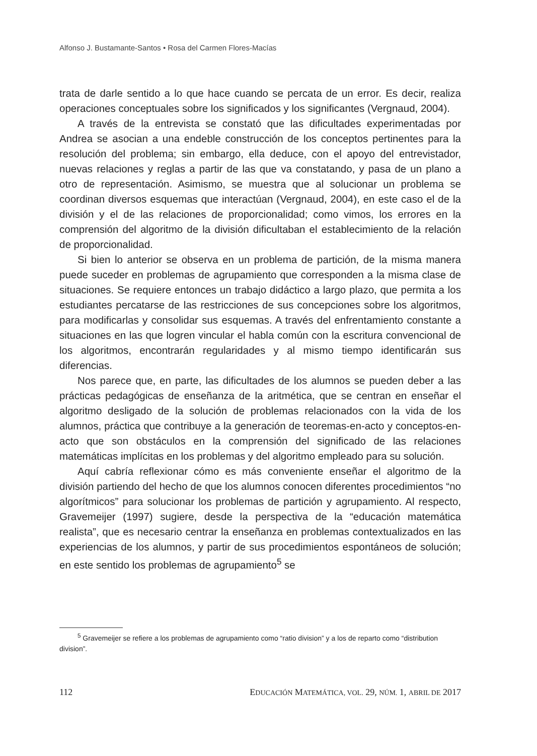Alfonso J. Bustamante-Santos • Rosa del Carmen Flores-Macías
trata de darle sentido a lo que hace cuando se percata de un error. Es decir, realiza operaciones conceptuales sobre los significados y los significantes (Vergnaud, 2004).
A través de la entrevista se constató que las dificultades experimentadas por Andrea se asocian a una endeble construcción de los conceptos pertinentes para la resolución del problema; sin embargo, ella deduce, con el apoyo del entrevistador, nuevas relaciones y reglas a partir de las que va constatando, y pasa de un plano a otro de representación. Asimismo, se muestra que al solucionar un problema se coordinan diversos esquemas que interactúan (Vergnaud, 2004), en este caso el de la división y el de las relaciones de proporcionalidad; como vimos, los errores en la comprensión del algoritmo de la división dificultaban el establecimiento de la relación de proporcionalidad.
Si bien lo anterior se observa en un problema de partición, de la misma manera puede suceder en problemas de agrupamiento que corresponden a la misma clase de situaciones. Se requiere entonces un trabajo didáctico a largo plazo, que permita a los estudiantes percatarse de las restricciones de sus concepciones sobre los algoritmos, para modificarlas y consolidar sus esquemas. A través del enfrentamiento constante a situaciones en las que logren vincular el habla común con la escritura convencional de los algoritmos, encontrarán regularidades y al mismo tiempo identificarán sus diferencias.
Nos parece que, en parte, las dificultades de los alumnos se pueden deber a las prácticas pedagógicas de enseñanza de la aritmética, que se centran en enseñar el algoritmo desligado de la solución de problemas relacionados con la vida de los alumnos, práctica que contribuye a la generación de teoremas-en-acto y conceptos-en-acto que son obstáculos en la comprensión del significado de las relaciones matemáticas implícitas en los problemas y del algoritmo empleado para su solución.
Aquí cabría reflexionar cómo es más conveniente enseñar el algoritmo de la división partiendo del hecho de que los alumnos conocen diferentes procedimientos “no algorítmicos” para solucionar los problemas de partición y agrupamiento. Al respecto, Gravemeijer (1997) sugiere, desde la perspectiva de la “educación matemática realista”, que es necesario centrar la enseñanza en problemas contextualizados en las experiencias de los alumnos, y partir de sus procedimientos espontáneos de solución; en este sentido los problemas de agrupamiento<sup>5</sup> se
<sup>5</sup> Gravemeijer se refiere a los problemas de agrupamiento como “ratio division” y a los de reparto como “distribution division”.
112 EDUCACIÓN MATEMÁTICA, VOL. 29, NÚM. 1, ABRIL DE 2017